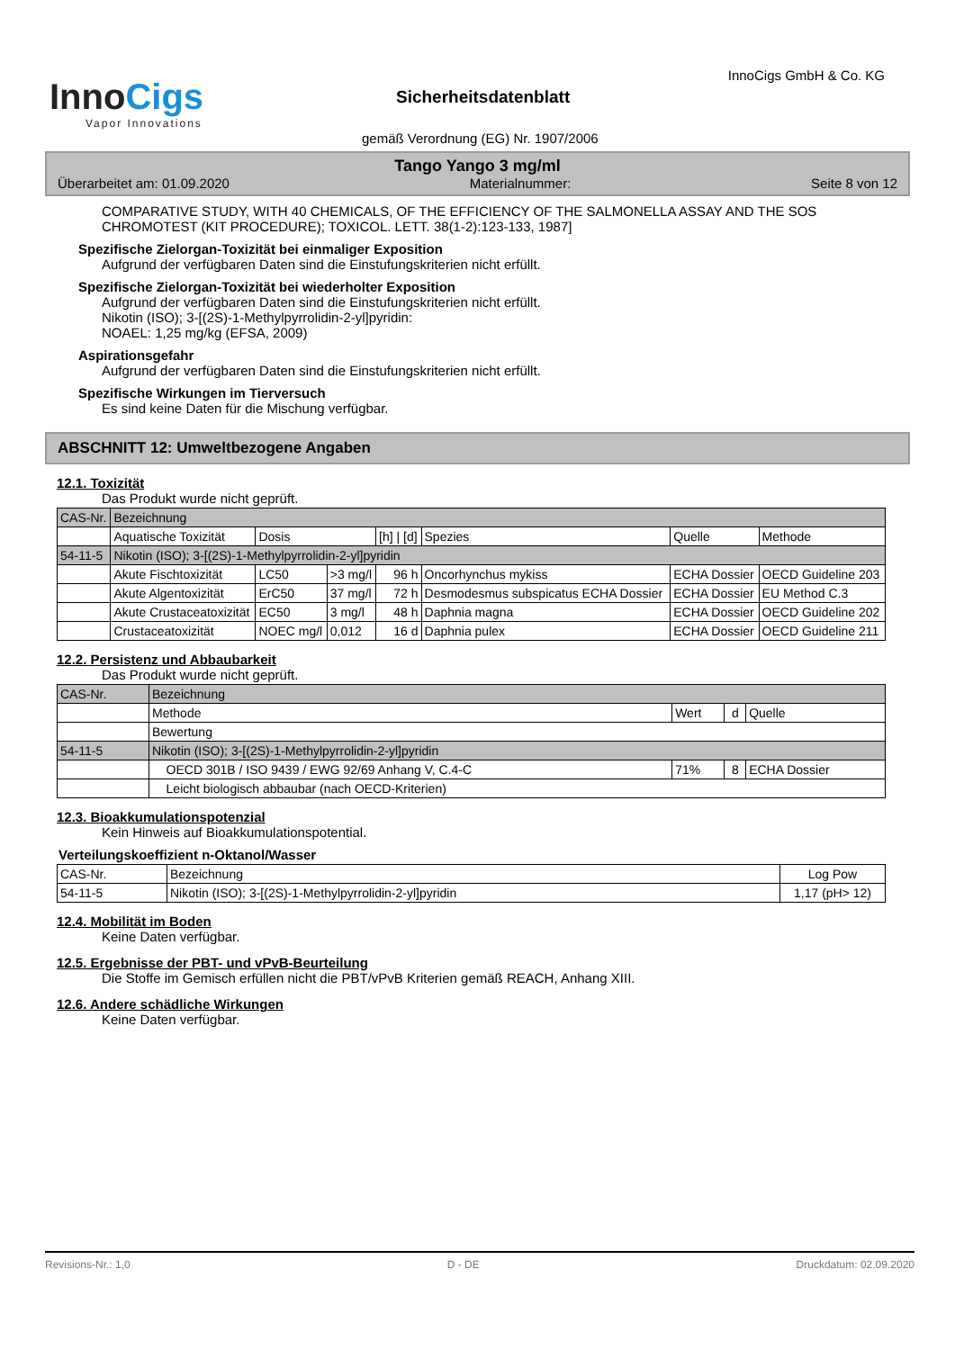InnoCigs
Vapor Innovations
Sicherheitsdatenblatt
InnoCigs GmbH & Co. KG
gemäß Verordnung (EG) Nr. 1907/2006
Tango Yango 3 mg/ml
Überarbeitet am: 01.09.2020 Materialnummer: Seite 8 von 12
COMPARATIVE STUDY, WITH 40 CHEMICALS, OF THE EFFICIENCY OF THE SALMONELLA ASSAY AND THE SOS CHROMOTEST (KIT PROCEDURE); TOXICOL. LETT. 38(1-2):123-133, 1987]
Spezifische Zielorgan-Toxizität bei einmaliger Exposition
Aufgrund der verfügbaren Daten sind die Einstufungskriterien nicht erfüllt.
Spezifische Zielorgan-Toxizität bei wiederholter Exposition
Aufgrund der verfügbaren Daten sind die Einstufungskriterien nicht erfüllt.
Nikotin (ISO); 3-[(2S)-1-Methylpyrrolidin-2-yl]pyridin:
NOAEL: 1,25 mg/kg (EFSA, 2009)
Aspirationsgefahr
Aufgrund der verfügbaren Daten sind die Einstufungskriterien nicht erfüllt.
Spezifische Wirkungen im Tierversuch
Es sind keine Daten für die Mischung verfügbar.
ABSCHNITT 12: Umweltbezogene Angaben
12.1. Toxizität
Das Produkt wurde nicht geprüft.
| CAS-Nr. | Bezeichnung | | | | | | |
| | Aquatische Toxizität | Dosis | | [h] / [d] | Spezies | Quelle | Methode |
| 54-11-5 | Nikotin (ISO); 3-[(2S)-1-Methylpyrrolidin-2-yl]pyridin | | | | | | |
| | Akute Fischtoxizität | LC50 | >3 mg/l | 96 h | Oncorhynchus mykiss | ECHA Dossier | OECD Guideline 203 |
| | Akute Algentoxizität | ErC50 | 37 mg/l | 72 h | Desmodesmus subspicatus ECHA Dossier | ECHA Dossier | EU Method C.3 |
| | Akute Crustaceatoxizität | EC50 | 3 mg/l | 48 h | Daphnia magna | ECHA Dossier | OECD Guideline 202 |
| | Crustaceatoxizität | NOEC mg/l | 0,012 | 16 d | Daphnia pulex | ECHA Dossier | OECD Guideline 211 |
12.2. Persistenz und Abbaubarkeit
Das Produkt wurde nicht geprüft.
| CAS-Nr. | Bezeichnung | | | |
| | Methode | Wert | d | Quelle |
| | Bewertung | | | |
| 54-11-5 | Nikotin (ISO); 3-[(2S)-1-Methylpyrrolidin-2-yl]pyridin | | | |
| | OECD 301B / ISO 9439 / EWG 92/69 Anhang V, C.4-C | 71% | 8 | ECHA Dossier |
| | Leicht biologisch abbaubar (nach OECD-Kriterien) | | | |
12.3. Bioakkumulationspotenzial
Kein Hinweis auf Bioakkumulationspotential.
Verteilungskoeffizient n-Oktanol/Wasser
| CAS-Nr. | Bezeichnung | Log Pow |
| 54-11-5 | Nikotin (ISO); 3-[(2S)-1-Methylpyrrolidin-2-yl]pyridin | 1,17 (pH> 12) |
12.4. Mobilität im Boden
Keine Daten verfügbar.
12.5. Ergebnisse der PBT- und vPvB-Beurteilung
Die Stoffe im Gemisch erfüllen nicht die PBT/vPvB Kriterien gemäß REACH, Anhang XIII.
12.6. Andere schädliche Wirkungen
Keine Daten verfügbar.
Revisions-Nr.: 1,0 D - DE Druckdatum: 02.09.2020